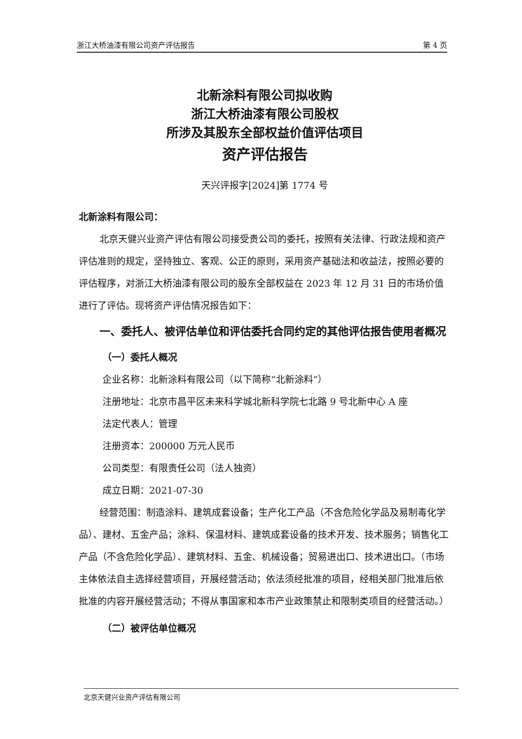浙江大桥油漆有限公司资产评估报告 第 4 页
北新涂料有限公司拟收购
浙江大桥油漆有限公司股权
所涉及其股东全部权益价值评估项目
资产评估报告
天兴评报字[2024]第 1774 号
北新涂料有限公司：
北京天健兴业资产评估有限公司接受贵公司的委托，按照有关法律、行政法规和资产评估准则的规定，坚持独立、客观、公正的原则，采用资产基础法和收益法，按照必要的评估程序，对浙江大桥油漆有限公司的股东全部权益在 2023 年 12 月 31 日的市场价值进行了评估。现将资产评估情况报告如下：
一、委托人、被评估单位和评估委托合同约定的其他评估报告使用者概况
（一）委托人概况
企业名称：北新涂料有限公司（以下简称“北新涂料”）
注册地址：北京市昌平区未来科学城北新科学院七北路 9 号北新中心 A 座
法定代表人：管理
注册资本：200000 万元人民币
公司类型：有限责任公司（法人独资）
成立日期：2021-07-30
经营范围：制造涂料、建筑成套设备；生产化工产品（不含危险化学品及易制毒化学品）、建材、五金产品；涂料、保温材料、建筑成套设备的技术开发、技术服务；销售化工产品（不含危险化学品）、建筑材料、五金、机械设备；贸易进出口、技术进出口。（市场主体依法自主选择经营项目，开展经营活动；依法须经批准的项目，经相关部门批准后依批准的内容开展经营活动；不得从事国家和本市产业政策禁止和限制类项目的经营活动。）
（二）被评估单位概况
北京天健兴业资产评估有限公司